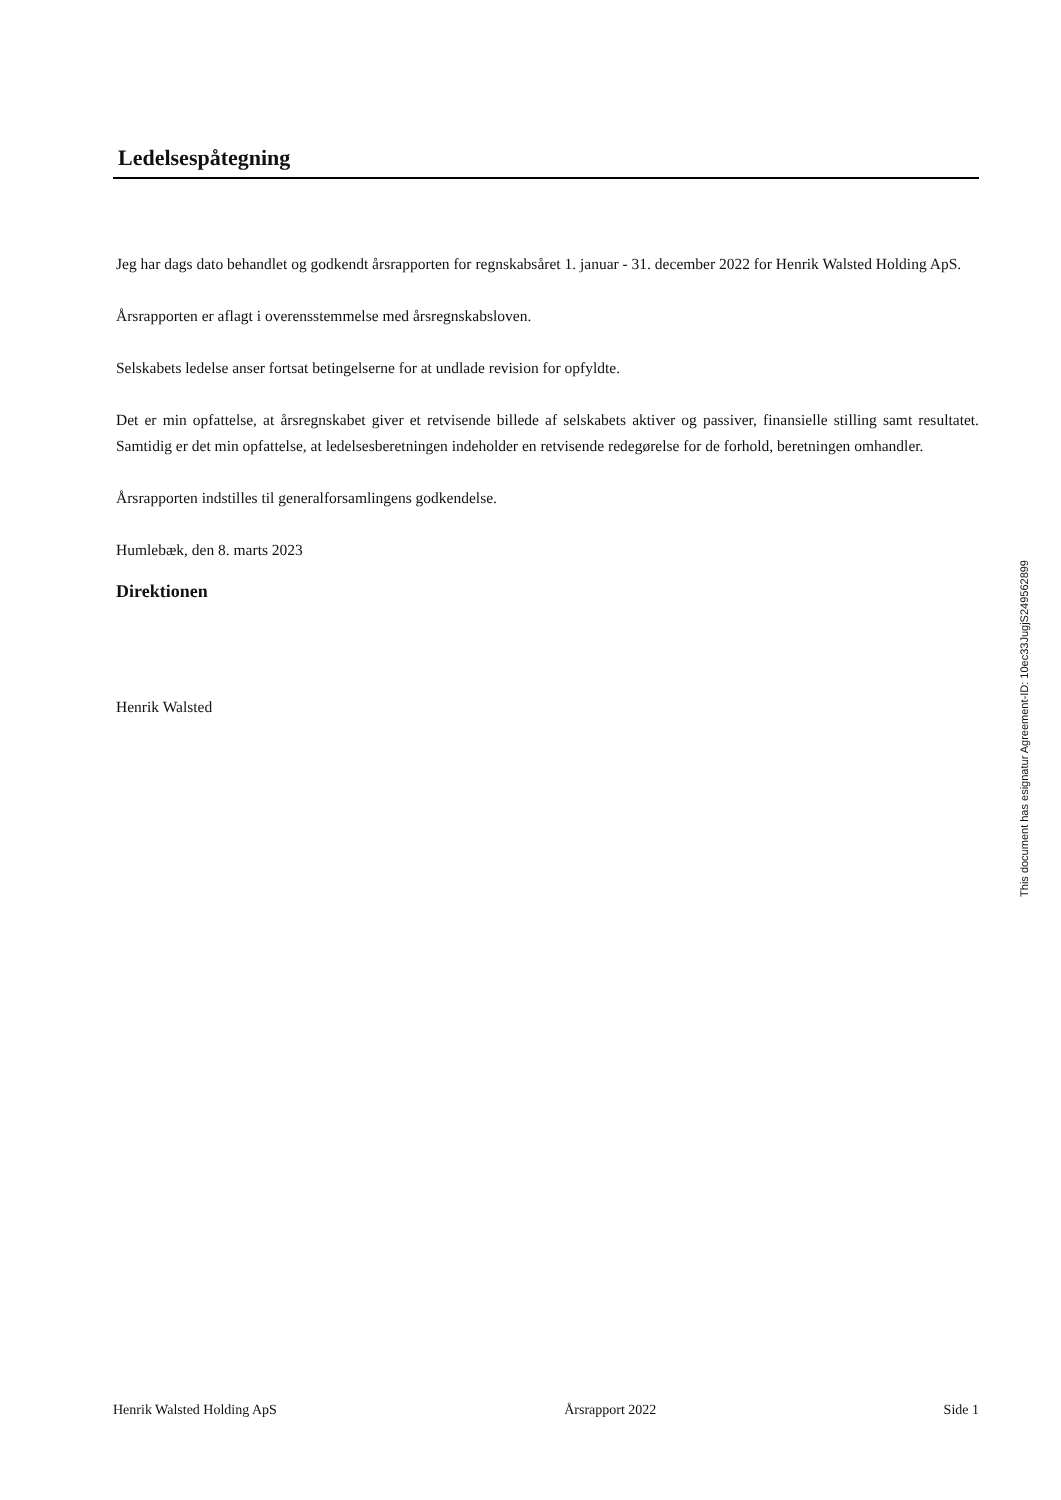Ledelsespåtegning
Jeg har dags dato behandlet og godkendt årsrapporten for regnskabsåret 1. januar - 31. december 2022 for Henrik Walsted Holding ApS.
Årsrapporten er aflagt i overensstemmelse med årsregnskabsloven.
Selskabets ledelse anser fortsat betingelserne for at undlade revision for opfyldte.
Det er min opfattelse, at årsregnskabet giver et retvisende billede af selskabets aktiver og passiver, finansielle stilling samt resultatet. Samtidig er det min opfattelse, at ledelsesberetningen indeholder en retvisende redegørelse for de forhold, beretningen omhandler.
Årsrapporten indstilles til generalforsamlingens godkendelse.
Humlebæk, den 8. marts 2023
Direktionen
Henrik Walsted
This document has esignatur Agreement-ID: 10ec33JugjS249562899
Henrik Walsted Holding ApS Årsrapport 2022 Side 1